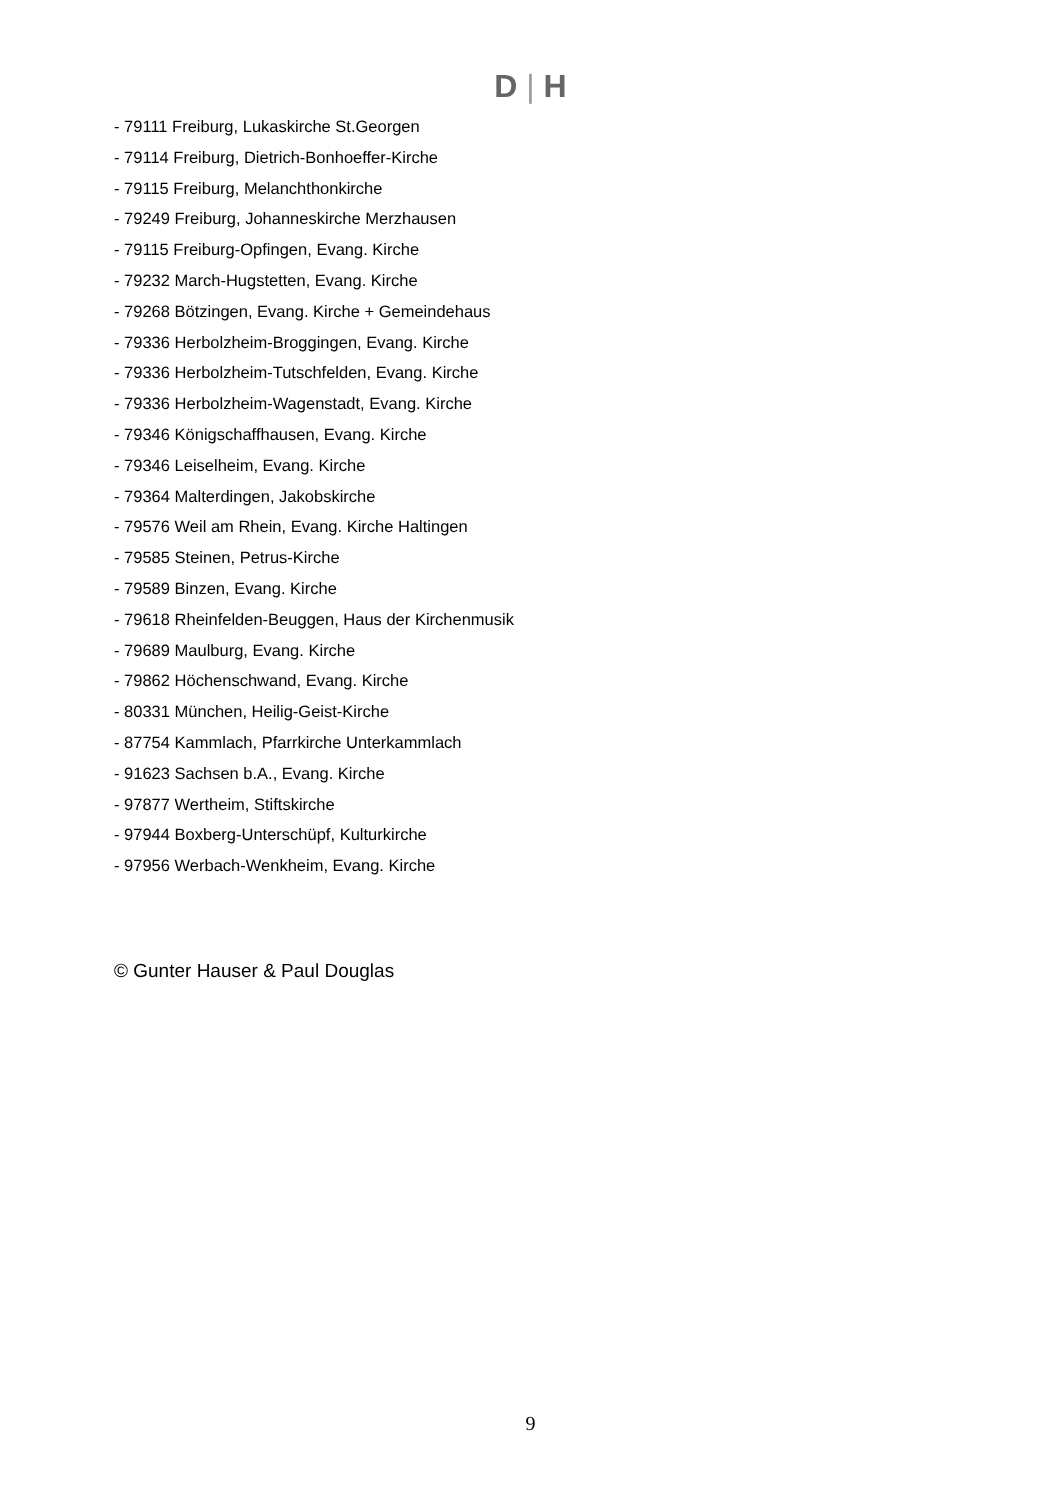D | H
- 79111 Freiburg, Lukaskirche St.Georgen
- 79114 Freiburg, Dietrich-Bonhoeffer-Kirche
- 79115 Freiburg, Melanchthonkirche
- 79249 Freiburg, Johanneskirche Merzhausen
- 79115 Freiburg-Opfingen, Evang. Kirche
- 79232 March-Hugstetten, Evang. Kirche
- 79268 Bötzingen, Evang. Kirche + Gemeindehaus
- 79336 Herbolzheim-Broggingen, Evang. Kirche
- 79336 Herbolzheim-Tutschfelden, Evang. Kirche
- 79336 Herbolzheim-Wagenstadt, Evang. Kirche
- 79346 Königschaffhausen, Evang. Kirche
- 79346 Leiselheim, Evang. Kirche
- 79364 Malterdingen, Jakobskirche
- 79576 Weil am Rhein, Evang. Kirche Haltingen
- 79585 Steinen, Petrus-Kirche
- 79589 Binzen, Evang. Kirche
- 79618 Rheinfelden-Beuggen, Haus der Kirchenmusik
- 79689 Maulburg, Evang. Kirche
- 79862 Höchenschwand, Evang. Kirche
- 80331 München, Heilig-Geist-Kirche
- 87754 Kammlach, Pfarrkirche Unterkammlach
- 91623 Sachsen b.A., Evang. Kirche
- 97877 Wertheim, Stiftskirche
- 97944 Boxberg-Unterschüpf, Kulturkirche
- 97956 Werbach-Wenkheim, Evang. Kirche
© Gunter Hauser & Paul Douglas
9